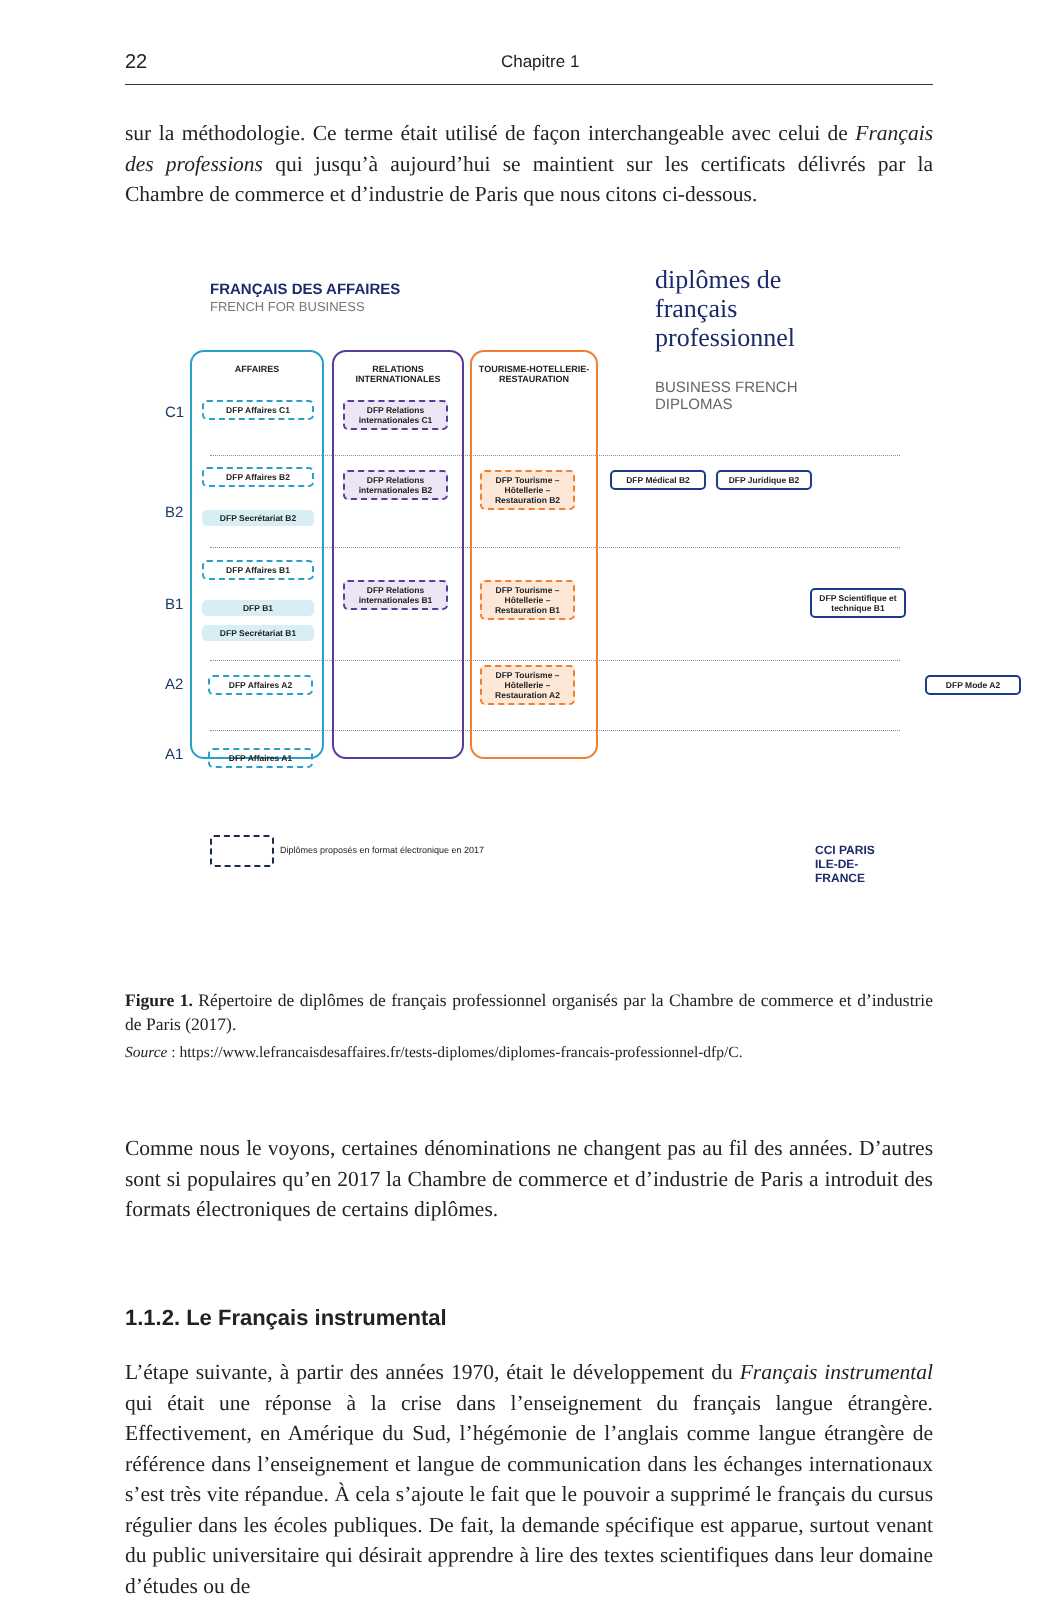22
Chapitre 1
sur la méthodologie. Ce terme était utilisé de façon interchangeable avec celui de Français des professions qui jusqu’à aujourd’hui se maintient sur les certificats délivrés par la Chambre de commerce et d’industrie de Paris que nous citons ci-dessous.
FRANÇAIS DES AFFAIRES
FRENCH FOR BUSINESS
diplômes de
français
professionnel
BUSINESS FRENCH
DIPLOMAS
C1
B2
B1
A2
A1
AFFAIRES
RELATIONS INTERNATIONALES
TOURISME-HOTELLERIE-RESTAURATION
DFP Affaires C1
DFP Affaires B2
DFP Secrétariat B2
DFP Affaires B1
DFP B1
DFP Secrétariat B1
DFP Affaires A2
DFP Affaires A1
DFP Relations internationales C1
DFP Relations internationales B2
DFP Relations internationales B1
DFP Tourisme – Hôtellerie – Restauration B2
DFP Tourisme – Hôtellerie – Restauration B1
DFP Tourisme – Hôtellerie – Restauration A2
DFP Médical B2 DFP Juridique B2
DFP Scientifique et technique B1
DFP Mode A2
Diplômes proposés en format électronique en 2017
CCI PARIS ILE-DE-FRANCE
Figure 1. Répertoire de diplômes de français professionnel organisés par la Chambre de commerce et d’industrie de Paris (2017).
Source : https://www.lefrancaisdesaffaires.fr/tests-diplomes/diplomes-francais-professionnel-dfp/C.
Comme nous le voyons, certaines dénominations ne changent pas au fil des années. D’autres sont si populaires qu’en 2017 la Chambre de commerce et d’industrie de Paris a introduit des formats électroniques de certains diplômes.
1.1.2. Le Français instrumental
L’étape suivante, à partir des années 1970, était le développement du Français instrumental qui était une réponse à la crise dans l’enseignement du français langue étrangère. Effectivement, en Amérique du Sud, l’hégémonie de l’anglais comme langue étrangère de référence dans l’enseignement et langue de communication dans les échanges internationaux s’est très vite répandue. À cela s’ajoute le fait que le pouvoir a supprimé le français du cursus régulier dans les écoles publiques. De fait, la demande spécifique est apparue, surtout venant du public universitaire qui désirait apprendre à lire des textes scientifiques dans leur domaine d’études ou de